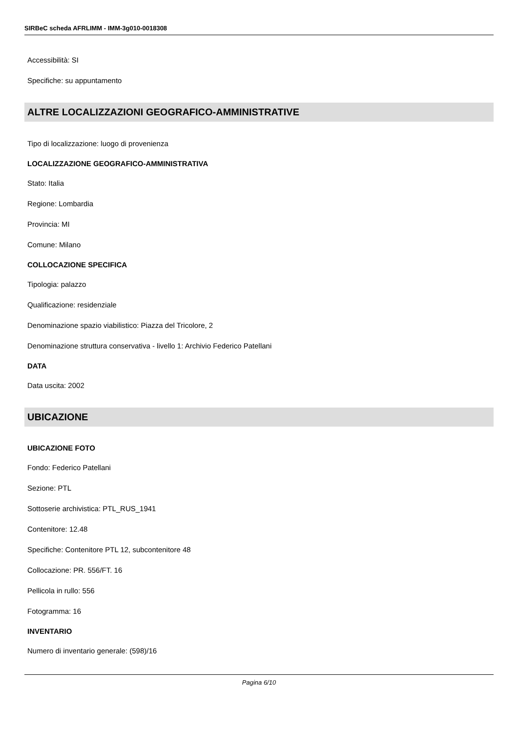SIRBeC scheda AFRLIMM - IMM-3g010-0018308
Accessibilità: SI
Specifiche: su appuntamento
ALTRE LOCALIZZAZIONI GEOGRAFICO-AMMINISTRATIVE
Tipo di localizzazione: luogo di provenienza
LOCALIZZAZIONE GEOGRAFICO-AMMINISTRATIVA
Stato: Italia
Regione: Lombardia
Provincia: MI
Comune: Milano
COLLOCAZIONE SPECIFICA
Tipologia: palazzo
Qualificazione: residenziale
Denominazione spazio viabilistico: Piazza del Tricolore, 2
Denominazione struttura conservativa - livello 1: Archivio Federico Patellani
DATA
Data uscita: 2002
UBICAZIONE
UBICAZIONE FOTO
Fondo: Federico Patellani
Sezione: PTL
Sottoserie archivistica: PTL_RUS_1941
Contenitore: 12.48
Specifiche: Contenitore PTL 12, subcontenitore 48
Collocazione: PR. 556/FT. 16
Pellicola in rullo: 556
Fotogramma: 16
INVENTARIO
Numero di inventario generale: (598)/16
Pagina 6/10